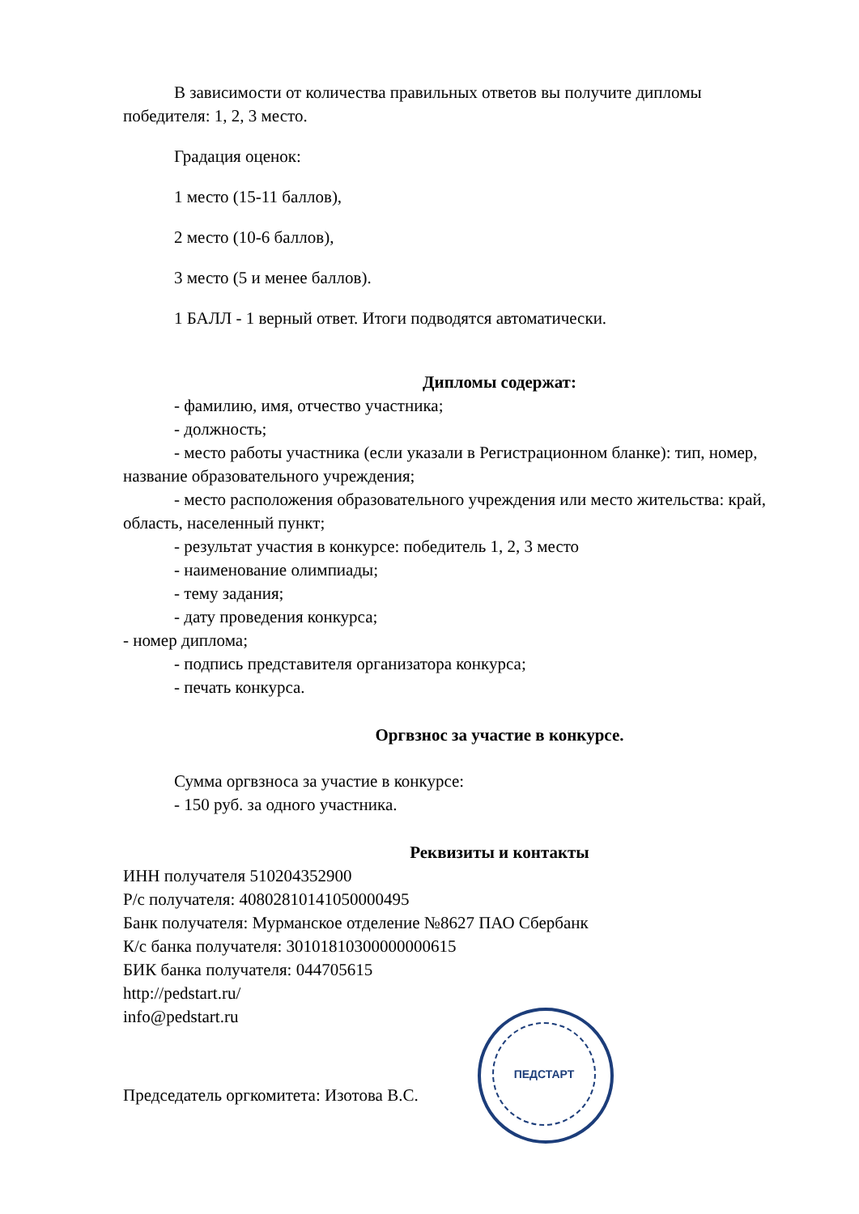В зависимости от количества правильных ответов вы получите дипломы победителя: 1, 2, 3 место.
Градация оценок:
1 место (15-11 баллов),
2 место (10-6 баллов),
3 место (5 и менее баллов).
1 БАЛЛ - 1 верный ответ. Итоги подводятся автоматически.
Дипломы содержат:
- фамилию, имя, отчество участника;
- должность;
- место работы участника (если указали в Регистрационном бланке): тип, номер, название образовательного учреждения;
- место расположения образовательного учреждения или место жительства: край, область, населенный пункт;
- результат участия в конкурсе: победитель 1, 2, 3 место
- наименование олимпиады;
- тему задания;
- дату проведения конкурса;
- номер диплома;
- подпись представителя организатора конкурса;
- печать конкурса.
Оргвзнос за участие в конкурсе.
Сумма оргвзноса за участие в конкурсе:
- 150 руб. за одного участника.
Реквизиты и контакты
ИНН получателя 510204352900
Р/с получателя: 40802810141050000495
Банк получателя: Мурманское отделение №8627 ПАО Сбербанк
К/с банка получателя: 30101810300000000615
БИК банка получателя: 044705615
http://pedstart.ru/
info@pedstart.ru
Председатель оргкомитета: Изотова В.С.
ПЕДСТАРТ